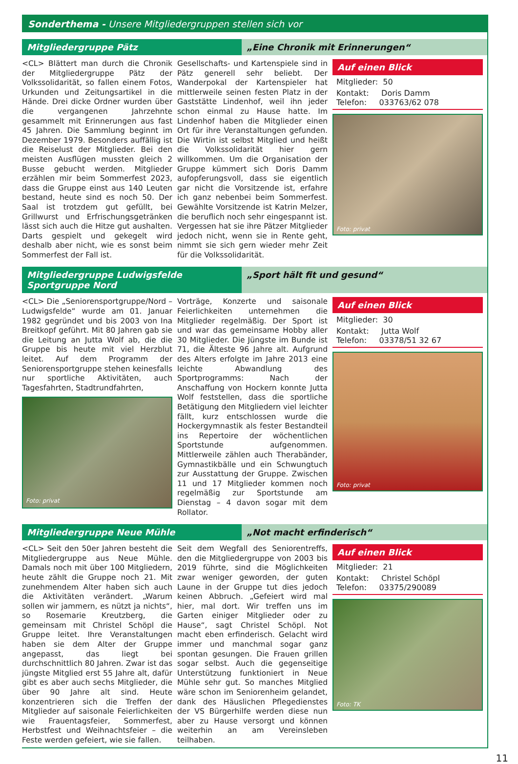Sonderthema - Unsere Mitgliedergruppen stellen sich vor
Mitgliedergruppe Pätz „Eine Chronik mit Erinnerungen“
<CL> Blättert man durch die Chronik der Mitgliedergruppe Pätz der Volkssolidarität, so fallen einem Fotos, Urkunden und Zeitungsartikel in die Hände. Drei dicke Ordner wurden über die vergangenen Jahrzehnte gesammelt mit Erinnerungen aus fast 45 Jahren. Die Sammlung beginnt im Dezember 1979. Besonders auffällig ist die Reiselust der Mitglieder. Bei den meisten Ausflügen mussten gleich 2 Busse gebucht werden. Mitglieder erzählen mir beim Sommerfest 2023, dass die Gruppe einst aus 140 Leuten bestand, heute sind es noch 50. Der Saal ist trotzdem gut gefüllt, bei Grillwurst und Erfrischungsgetränken lässt sich auch die Hitze gut aushalten. Darts gespielt und gekegelt wird deshalb aber nicht, wie es sonst beim Sommerfest der Fall ist.
Gesellschafts- und Kartenspiele sind in Pätz generell sehr beliebt. Der Wanderpokal der Kartenspieler hat mittlerweile seinen festen Platz in der Gaststätte Lindenhof, weil ihn jeder schon einmal zu Hause hatte. Im Lindenhof haben die Mitglieder einen Ort für ihre Veranstaltungen gefunden. Die Wirtin ist selbst Mitglied und heißt die Volkssolidarität hier gern willkommen. Um die Organisation der Gruppe kümmert sich Doris Damm aufopferungsvoll, dass sie eigentlich gar nicht die Vorsitzende ist, erfahre ich ganz nebenbei beim Sommerfest. Gewählte Vorsitzende ist Katrin Melzer, die beruflich noch sehr eingespannt ist. Vergessen hat sie ihre Pätzer Mitglieder jedoch nicht, wenn sie in Rente geht, nimmt sie sich gern wieder mehr Zeit für die Volkssolidarität.
Auf einen Blick
Mitglieder: 50
Kontakt: Doris Damm
Telefon: 033763/62 078
Foto: privat
Mitgliedergruppe Ludwigsfelde Sportgruppe Nord
„Sport hält fit und gesund“
<CL> Die „Seniorensportgruppe/Nord – Ludwigsfelde“ wurde am 01. Januar 1982 gegründet und bis 2003 von Ina Breitkopf geführt. Mit 80 Jahren gab sie die Leitung an Jutta Wolf ab, die die Gruppe bis heute mit viel Herzblut leitet. Auf dem Programm der Seniorensportgruppe stehen keinesfalls nur sportliche Aktivitäten, auch Tagesfahrten, Stadtrundfahrten,
Foto: privat
Vorträge, Konzerte und saisonale Feierlichkeiten unternehmen die Mitglieder regelmäßig. Der Sport ist und war das gemeinsame Hobby aller 30 Mitglieder. Die Jüngste im Bunde ist 71, die Älteste 96 Jahre alt. Aufgrund des Alters erfolgte im Jahre 2013 eine leichte Abwandlung des Sportprogramms: Nach der Anschaffung von Hockern konnte Jutta Wolf feststellen, dass die sportliche Betätigung den Mitgliedern viel leichter fällt, kurz entschlossen wurde die Hockergymnastik als fester Bestandteil ins Repertoire der wöchentlichen Sportstunde aufgenommen. Mittlerweile zählen auch Therabänder, Gymnastikbälle und ein Schwungtuch zur Ausstattung der Gruppe. Zwischen 11 und 17 Mitglieder kommen noch regelmäßig zur Sportstunde am Dienstag – 4 davon sogar mit dem Rollator.
Auf einen Blick
Mitglieder: 30
Kontakt: Jutta Wolf
Telefon: 03378/51 32 67
Foto: privat
Mitgliedergruppe Neue Mühle „Not macht erfinderisch“
<CL> Seit den 50er Jahren besteht die Mitgliedergruppe aus Neue Mühle. Damals noch mit über 100 Mitgliedern, heute zählt die Gruppe noch 21. Mit zunehmendem Alter haben sich auch die Aktivitäten verändert. „Warum sollen wir jammern, es nützt ja nichts“, so Rosemarie Kreutzberg, die gemeinsam mit Christel Schöpl die Gruppe leitet. Ihre Veranstaltungen haben sie dem Alter der Gruppe angepasst, das liegt bei durchschnittlich 80 Jahren. Zwar ist das jüngste Mitglied erst 55 Jahre alt, dafür gibt es aber auch sechs Mitglieder, die über 90 Jahre alt sind. Heute konzentrieren sich die Treffen der Mitglieder auf saisonale Feierlichkeiten wie Frauentagsfeier, Sommerfest, Herbstfest und Weihnachtsfeier – die Feste werden gefeiert, wie sie fallen.
Seit dem Wegfall des Seniorentreffs, den die Mitgliedergruppe von 2003 bis 2019 führte, sind die Möglichkeiten zwar weniger geworden, der guten Laune in der Gruppe tut dies jedoch keinen Abbruch. „Gefeiert wird mal hier, mal dort. Wir treffen uns im Garten einiger Mitglieder oder zu Hause“, sagt Christel Schöpl. Not macht eben erfinderisch. Gelacht wird immer und manchmal sogar ganz spontan gesungen. Die Frauen grillen sogar selbst. Auch die gegenseitige Unterstützung funktioniert in Neue Mühle sehr gut. So manches Mitglied wäre schon im Seniorenheim gelandet, dank des Häuslichen Pflegedienstes der VS Bürgerhilfe werden diese nun aber zu Hause versorgt und können weiterhin an am Vereinsleben teilhaben.
Auf einen Blick
Mitglieder: 21
Kontakt: Christel Schöpl
Telefon: 03375/290089
Foto: TK
11